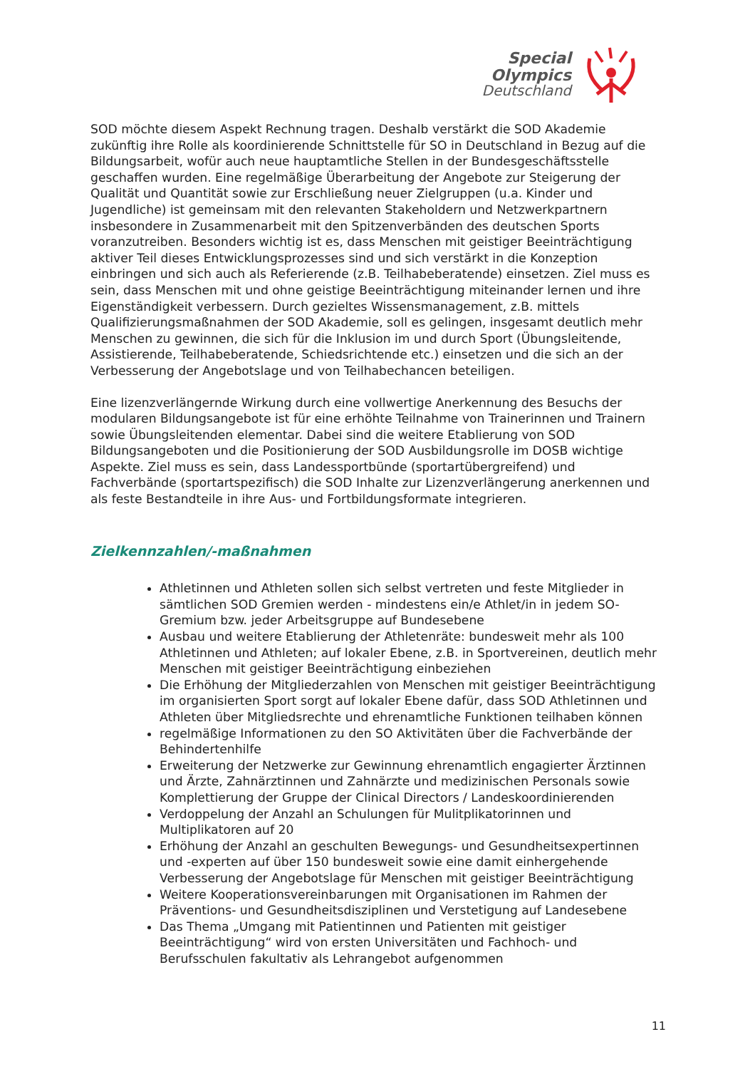Special
Olympics
Deutschland
SOD möchte diesem Aspekt Rechnung tragen. Deshalb verstärkt die SOD Akademie zukünftig ihre Rolle als koordinierende Schnittstelle für SO in Deutschland in Bezug auf die Bildungsarbeit, wofür auch neue hauptamtliche Stellen in der Bundesgeschäftsstelle geschaffen wurden. Eine regelmäßige Überarbeitung der Angebote zur Steigerung der Qualität und Quantität sowie zur Erschließung neuer Zielgruppen (u.a. Kinder und Jugendliche) ist gemeinsam mit den relevanten Stakeholdern und Netzwerkpartnern insbesondere in Zusammenarbeit mit den Spitzenverbänden des deutschen Sports voranzutreiben. Besonders wichtig ist es, dass Menschen mit geistiger Beeinträchtigung aktiver Teil dieses Entwicklungsprozesses sind und sich verstärkt in die Konzeption einbringen und sich auch als Referierende (z.B. Teilhabeberatende) einsetzen. Ziel muss es sein, dass Menschen mit und ohne geistige Beeinträchtigung miteinander lernen und ihre Eigenständigkeit verbessern. Durch gezieltes Wissensmanagement, z.B. mittels Qualifizierungsmaßnahmen der SOD Akademie, soll es gelingen, insgesamt deutlich mehr Menschen zu gewinnen, die sich für die Inklusion im und durch Sport (Übungsleitende, Assistierende, Teilhabeberatende, Schiedsrichtende etc.) einsetzen und die sich an der Verbesserung der Angebotslage und von Teilhabechancen beteiligen.
Eine lizenzverlängernde Wirkung durch eine vollwertige Anerkennung des Besuchs der modularen Bildungsangebote ist für eine erhöhte Teilnahme von Trainerinnen und Trainern sowie Übungsleitenden elementar. Dabei sind die weitere Etablierung von SOD Bildungsangeboten und die Positionierung der SOD Ausbildungsrolle im DOSB wichtige Aspekte. Ziel muss es sein, dass Landessportbünde (sportartübergreifend) und Fachverbände (sportartspezifisch) die SOD Inhalte zur Lizenzverlängerung anerkennen und als feste Bestandteile in ihre Aus- und Fortbildungsformate integrieren.
Zielkennzahlen/-maßnahmen
Athletinnen und Athleten sollen sich selbst vertreten und feste Mitglieder in sämtlichen SOD Gremien werden - mindestens ein/e Athlet/in in jedem SO-Gremium bzw. jeder Arbeitsgruppe auf Bundesebene
Ausbau und weitere Etablierung der Athletenräte: bundesweit mehr als 100 Athletinnen und Athleten; auf lokaler Ebene, z.B. in Sportvereinen, deutlich mehr Menschen mit geistiger Beeinträchtigung einbeziehen
Die Erhöhung der Mitgliederzahlen von Menschen mit geistiger Beeinträchtigung im organisierten Sport sorgt auf lokaler Ebene dafür, dass SOD Athletinnen und Athleten über Mitgliedsrechte und ehrenamtliche Funktionen teilhaben können
regelmäßige Informationen zu den SO Aktivitäten über die Fachverbände der Behindertenhilfe
Erweiterung der Netzwerke zur Gewinnung ehrenamtlich engagierter Ärztinnen und Ärzte, Zahnärztinnen und Zahnärzte und medizinischen Personals sowie Komplettierung der Gruppe der Clinical Directors / Landeskoordinierenden
Verdoppelung der Anzahl an Schulungen für Mulitplikatorinnen und Multiplikatoren auf 20
Erhöhung der Anzahl an geschulten Bewegungs- und Gesundheitsexpertinnen und -experten auf über 150 bundesweit sowie eine damit einhergehende Verbesserung der Angebotslage für Menschen mit geistiger Beeinträchtigung
Weitere Kooperationsvereinbarungen mit Organisationen im Rahmen der Präventions- und Gesundheitsdisziplinen und Verstetigung auf Landesebene
Das Thema „Umgang mit Patientinnen und Patienten mit geistiger Beeinträchtigung“ wird von ersten Universitäten und Fachhoch- und Berufsschulen fakultativ als Lehrangebot aufgenommen
11